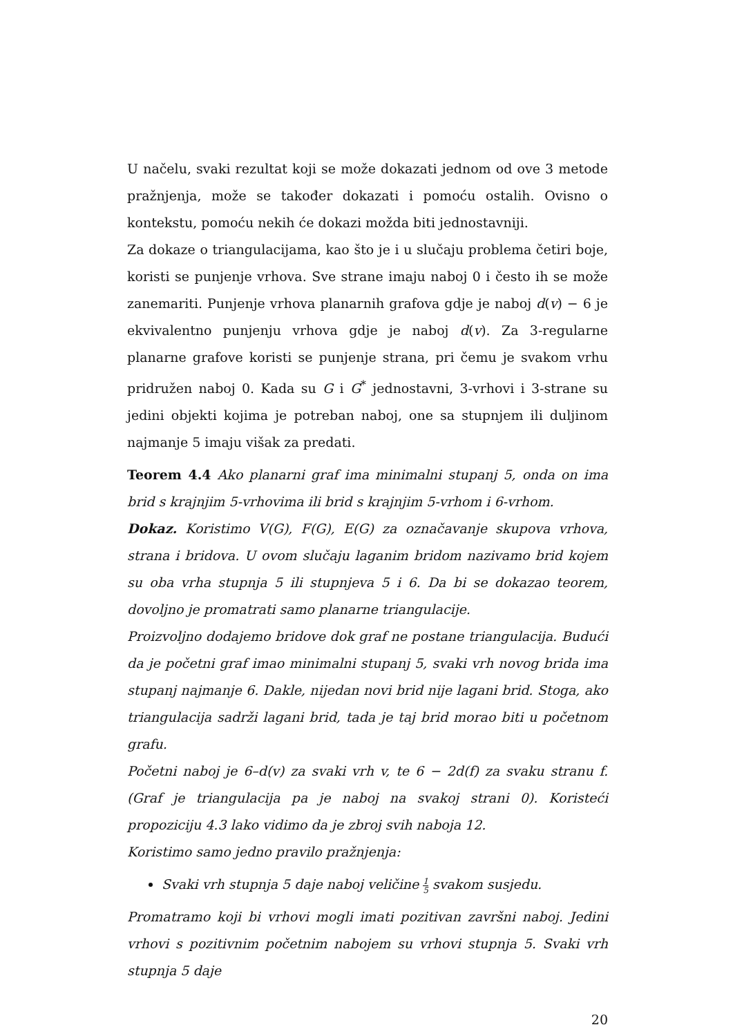U načelu, svaki rezultat koji se može dokazati jednom od ove 3 metode pražnjenja, može se također dokazati i pomoću ostalih. Ovisno o kontekstu, pomoću nekih će dokazi možda biti jednostavniji.
Za dokaze o triangulacijama, kao što je i u slučaju problema četiri boje, koristi se punjenje vrhova. Sve strane imaju naboj 0 i često ih se može zanemariti. Punjenje vrhova planarnih grafova gdje je naboj d(v) − 6 je ekvivalentno punjenju vrhova gdje je naboj d(v). Za 3-regularne planarne grafove koristi se punjenje strana, pri čemu je svakom vrhu pridružen naboj 0. Kada su G i G<sup>*</sup> jednostavni, 3-vrhovi i 3-strane su jedini objekti kojima je potreban naboj, one sa stupnjem ili duljinom najmanje 5 imaju višak za predati.
Teorem 4.4 Ako planarni graf ima minimalni stupanj 5, onda on ima brid s krajnjim 5-vrhovima ili brid s krajnjim 5-vrhom i 6-vrhom.
Dokaz. Koristimo V(G), F(G), E(G) za označavanje skupova vrhova, strana i bridova. U ovom slučaju laganim bridom nazivamo brid kojem su oba vrha stupnja 5 ili stupnjeva 5 i 6. Da bi se dokazao teorem, dovoljno je promatrati samo planarne triangulacije.
Proizvoljno dodajemo bridove dok graf ne postane triangulacija. Budući da je početni graf imao minimalni stupanj 5, svaki vrh novog brida ima stupanj najmanje 6. Dakle, nijedan novi brid nije lagani brid. Stoga, ako triangulacija sadrži lagani brid, tada je taj brid morao biti u početnom grafu.
Početni naboj je 6–d(v) za svaki vrh v, te 6 − 2d(f) za svaku stranu f. (Graf je triangulacija pa je naboj na svakoj strani 0). Koristeći propoziciju 4.3 lako vidimo da je zbroj svih naboja 12.
Koristimo samo jedno pravilo pražnjenja:
Svaki vrh stupnja 5 daje naboj veličine 1 5 svakom susjedu.
Promatramo koji bi vrhovi mogli imati pozitivan završni naboj. Jedini vrhovi s pozitivnim početnim nabojem su vrhovi stupnja 5. Svaki vrh stupnja 5 daje
20